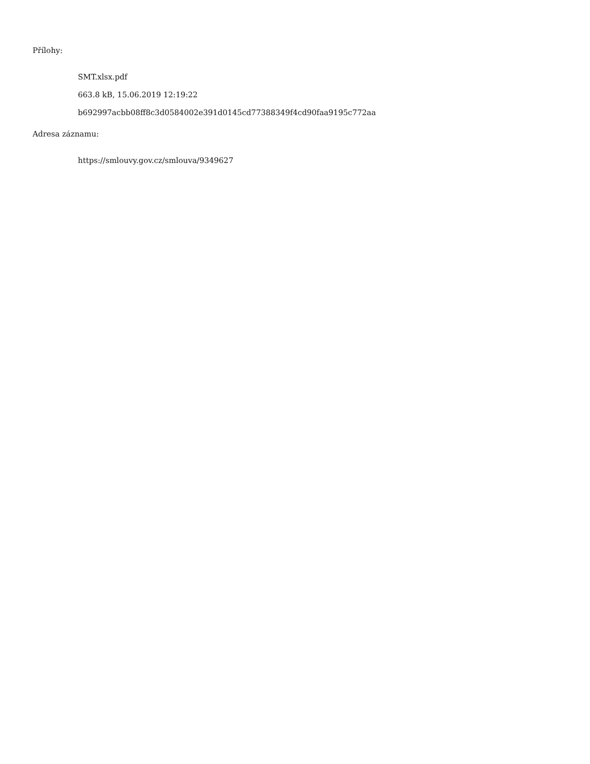Přílohy:
SMT.xlsx.pdf
663.8 kB, 15.06.2019 12:19:22
b692997acbb08ff8c3d0584002e391d0145cd77388349f4cd90faa9195c772aa
Adresa záznamu:
https://smlouvy.gov.cz/smlouva/9349627